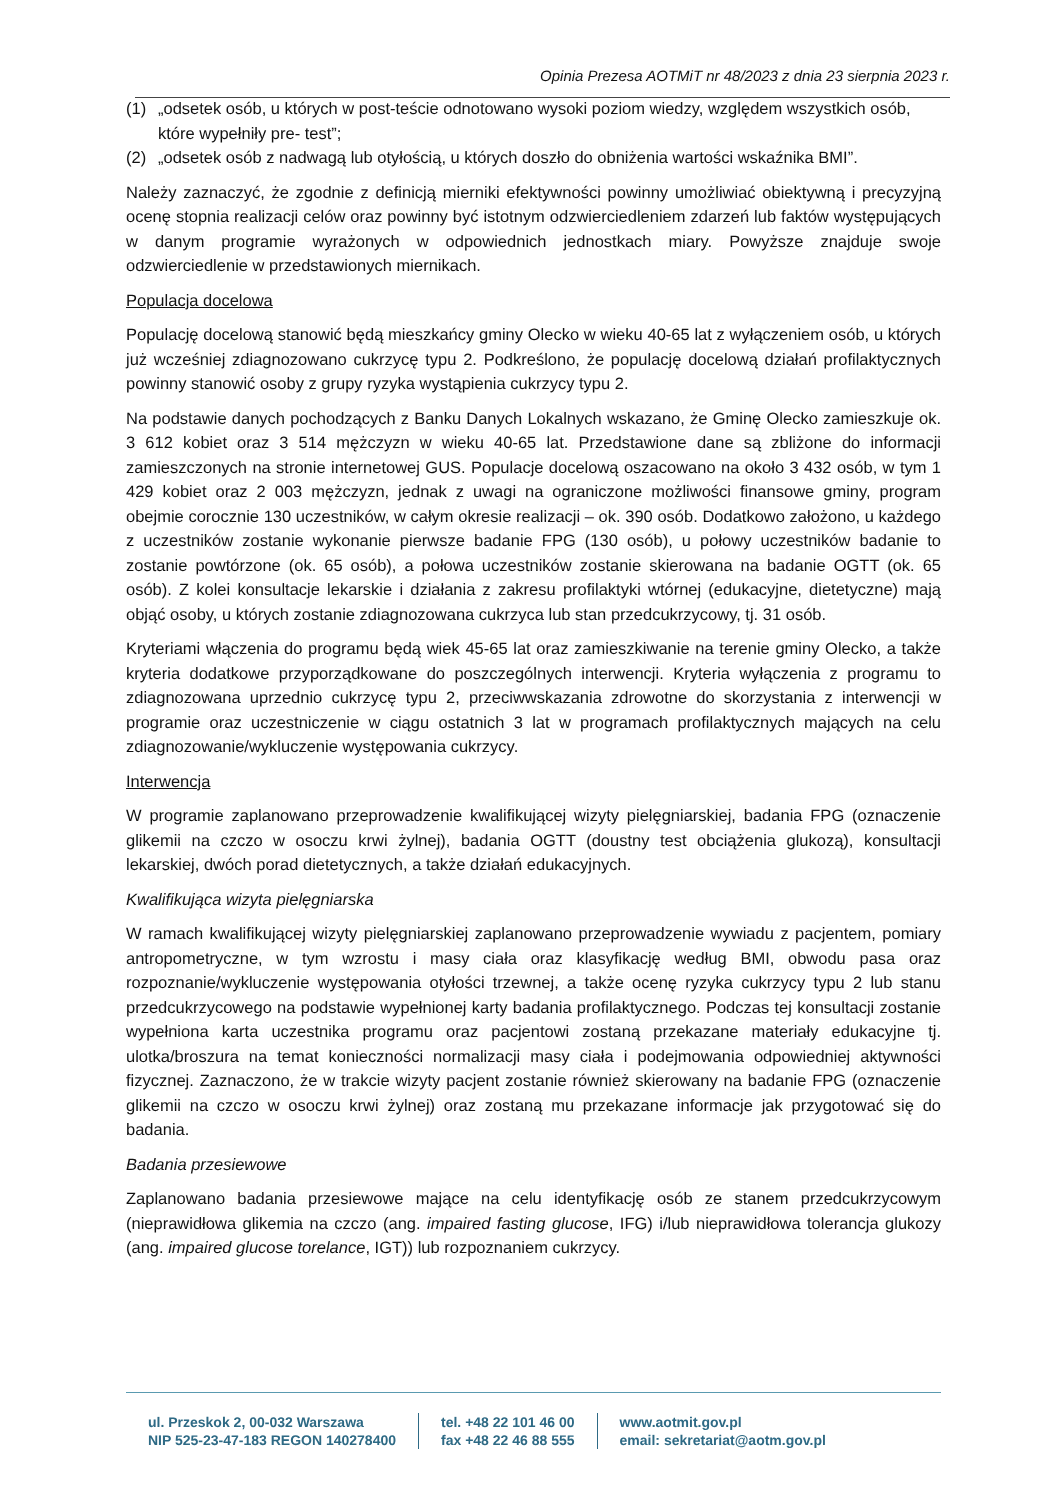Opinia Prezesa AOTMiT nr 48/2023 z dnia 23 sierpnia 2023 r.
(1) „odsetek osób, u których w post-teście odnotowano wysoki poziom wiedzy, względem wszystkich osób, które wypełniły pre- test”;
(2) „odsetek osób z nadwagą lub otyłością, u których doszło do obniżenia wartości wskaźnika BMI”.
Należy zaznaczyć, że zgodnie z definicją mierniki efektywności powinny umożliwiać obiektywną i precyzyjną ocenę stopnia realizacji celów oraz powinny być istotnym odzwierciedleniem zdarzeń lub faktów występujących w danym programie wyrażonych w odpowiednich jednostkach miary. Powyższe znajduje swoje odzwierciedlenie w przedstawionych miernikach.
Populacja docelowa
Populację docelową stanowić będą mieszkańcy gminy Olecko w wieku 40-65 lat z wyłączeniem osób, u których już wcześniej zdiagnozowano cukrzycę typu 2. Podkreślono, że populację docelową działań profilaktycznych powinny stanowić osoby z grupy ryzyka wystąpienia cukrzycy typu 2.
Na podstawie danych pochodzących z Banku Danych Lokalnych wskazano, że Gminę Olecko zamieszkuje ok. 3 612 kobiet oraz 3 514 mężczyzn w wieku 40-65 lat. Przedstawione dane są zbliżone do informacji zamieszczonych na stronie internetowej GUS. Populacje docelową oszacowano na około 3 432 osób, w tym 1 429 kobiet oraz 2 003 mężczyzn, jednak z uwagi na ograniczone możliwości finansowe gminy, program obejmie corocznie 130 uczestników, w całym okresie realizacji – ok. 390 osób. Dodatkowo założono, u każdego z uczestników zostanie wykonanie pierwsze badanie FPG (130 osób), u połowy uczestników badanie to zostanie powtórzone (ok. 65 osób), a połowa uczestników zostanie skierowana na badanie OGTT (ok. 65 osób). Z kolei konsultacje lekarskie i działania z zakresu profilaktyki wtórnej (edukacyjne, dietetyczne) mają objąć osoby, u których zostanie zdiagnozowana cukrzyca lub stan przedcukrzycowy, tj. 31 osób.
Kryteriami włączenia do programu będą wiek 45-65 lat oraz zamieszkiwanie na terenie gminy Olecko, a także kryteria dodatkowe przyporządkowane do poszczególnych interwencji. Kryteria wyłączenia z programu to zdiagnozowana uprzednio cukrzycę typu 2, przeciwwskazania zdrowotne do skorzystania z interwencji w programie oraz uczestniczenie w ciągu ostatnich 3 lat w programach profilaktycznych mających na celu zdiagnozowanie/wykluczenie występowania cukrzycy.
Interwencja
W programie zaplanowano przeprowadzenie kwalifikującej wizyty pielęgniarskiej, badania FPG (oznaczenie glikemii na czczo w osoczu krwi żylnej), badania OGTT (doustny test obciążenia glukozą), konsultacji lekarskiej, dwóch porad dietetycznych, a także działań edukacyjnych.
Kwalifikująca wizyta pielęgniarska
W ramach kwalifikującej wizyty pielęgniarskiej zaplanowano przeprowadzenie wywiadu z pacjentem, pomiary antropometryczne, w tym wzrostu i masy ciała oraz klasyfikację według BMI, obwodu pasa oraz rozpoznanie/wykluczenie występowania otyłości trzewnej, a także ocenę ryzyka cukrzycy typu 2 lub stanu przedcukrzycowego na podstawie wypełnionej karty badania profilaktycznego. Podczas tej konsultacji zostanie wypełniona karta uczestnika programu oraz pacjentowi zostaną przekazane materiały edukacyjne tj. ulotka/broszura na temat konieczności normalizacji masy ciała i podejmowania odpowiedniej aktywności fizycznej. Zaznaczono, że w trakcie wizyty pacjent zostanie również skierowany na badanie FPG (oznaczenie glikemii na czczo w osoczu krwi żylnej) oraz zostaną mu przekazane informacje jak przygotować się do badania.
Badania przesiewowe
Zaplanowano badania przesiewowe mające na celu identyfikację osób ze stanem przedcukrzycowym (nieprawidłowa glikemia na czczo (ang. impaired fasting glucose, IFG) i/lub nieprawidłowa tolerancja glukozy (ang. impaired glucose torelance, IGT)) lub rozpoznaniem cukrzycy.
ul. Przeskok 2, 00-032 Warszawa
NIP 525-23-47-183 REGON 140278400
tel. +48 22 101 46 00
fax +48 22 46 88 555
www.aotmit.gov.pl
email: sekretariat@aotm.gov.pl